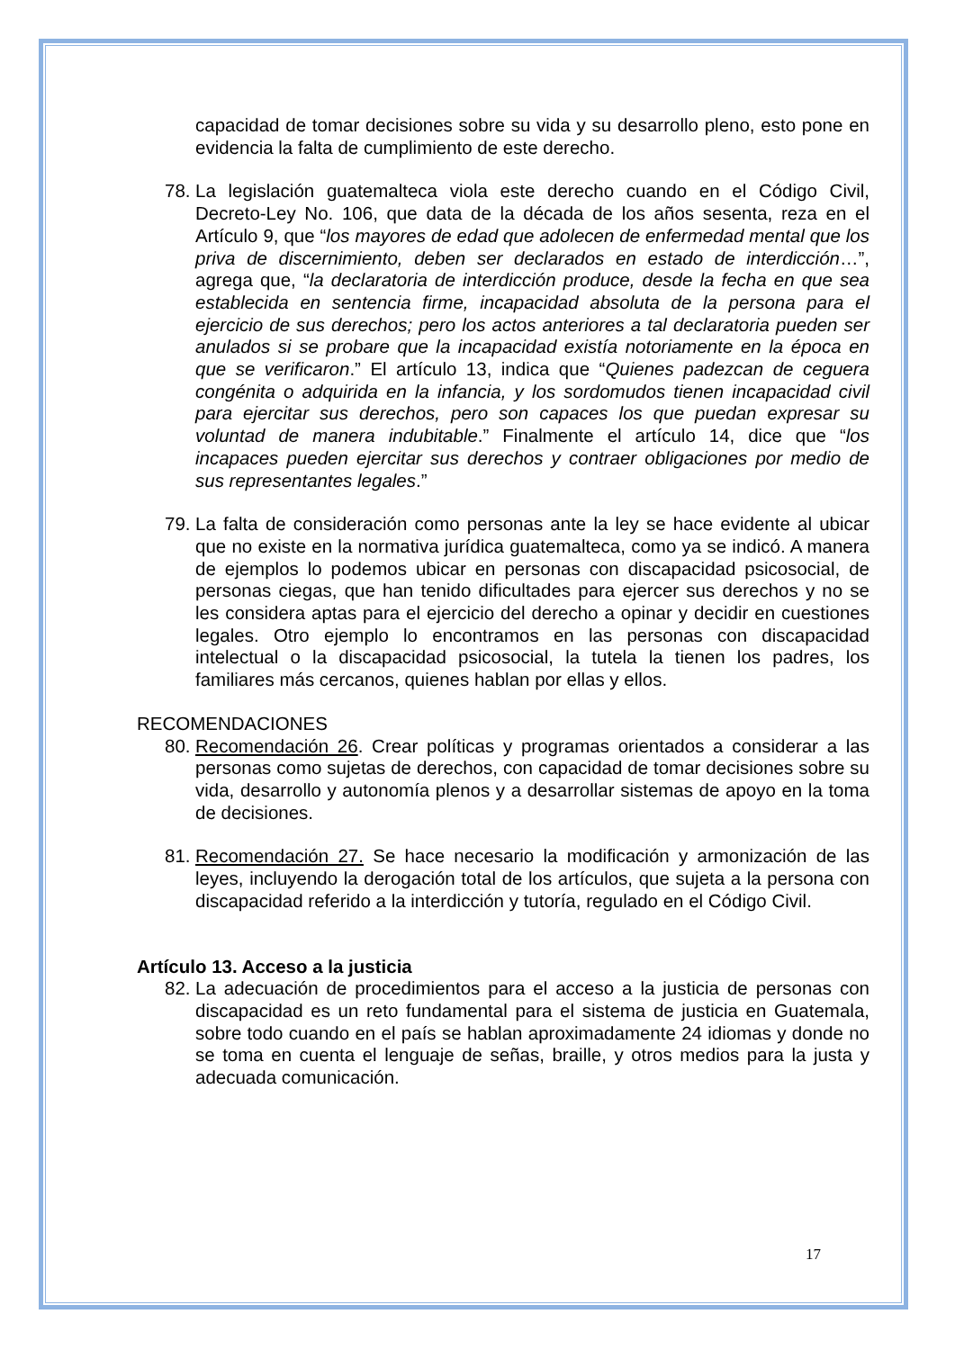capacidad de tomar decisiones sobre su vida y su desarrollo pleno, esto pone en evidencia la falta de cumplimiento de este derecho.
78.
La legislación guatemalteca viola este derecho cuando en el Código Civil, Decreto-Ley No. 106, que data de la década de los años sesenta, reza en el Artículo 9, que “los mayores de edad que adolecen de enfermedad mental que los priva de discernimiento, deben ser declarados en estado de interdicción…”, agrega que, “la declaratoria de interdicción produce, desde la fecha en que sea establecida en sentencia firme, incapacidad absoluta de la persona para el ejercicio de sus derechos; pero los actos anteriores a tal declaratoria pueden ser anulados si se probare que la incapacidad existía notoriamente en la época en que se verificaron.” El artículo 13, indica que “Quienes padezcan de ceguera congénita o adquirida en la infancia, y los sordomudos tienen incapacidad civil para ejercitar sus derechos, pero son capaces los que puedan expresar su voluntad de manera indubitable.” Finalmente el artículo 14, dice que “los incapaces pueden ejercitar sus derechos y contraer obligaciones por medio de sus representantes legales.”
79.
La falta de consideración como personas ante la ley se hace evidente al ubicar que no existe en la normativa jurídica guatemalteca, como ya se indicó. A manera de ejemplos lo podemos ubicar en personas con discapacidad psicosocial, de personas ciegas, que han tenido dificultades para ejercer sus derechos y no se les considera aptas para el ejercicio del derecho a opinar y decidir en cuestiones legales. Otro ejemplo lo encontramos en las personas con discapacidad intelectual o la discapacidad psicosocial, la tutela la tienen los padres, los familiares más cercanos, quienes hablan por ellas y ellos.
RECOMENDACIONES
80.
Recomendación 26. Crear políticas y programas orientados a considerar a las personas como sujetas de derechos, con capacidad de tomar decisiones sobre su vida, desarrollo y autonomía plenos y a desarrollar sistemas de apoyo en la toma de decisiones.
81.
Recomendación 27. Se hace necesario la modificación y armonización de las leyes, incluyendo la derogación total de los artículos, que sujeta a la persona con discapacidad referido a la interdicción y tutoría, regulado en el Código Civil.
Artículo 13. Acceso a la justicia
82.
La adecuación de procedimientos para el acceso a la justicia de personas con discapacidad es un reto fundamental para el sistema de justicia en Guatemala, sobre todo cuando en el país se hablan aproximadamente 24 idiomas y donde no se toma en cuenta el lenguaje de señas, braille, y otros medios para la justa y adecuada comunicación.
17